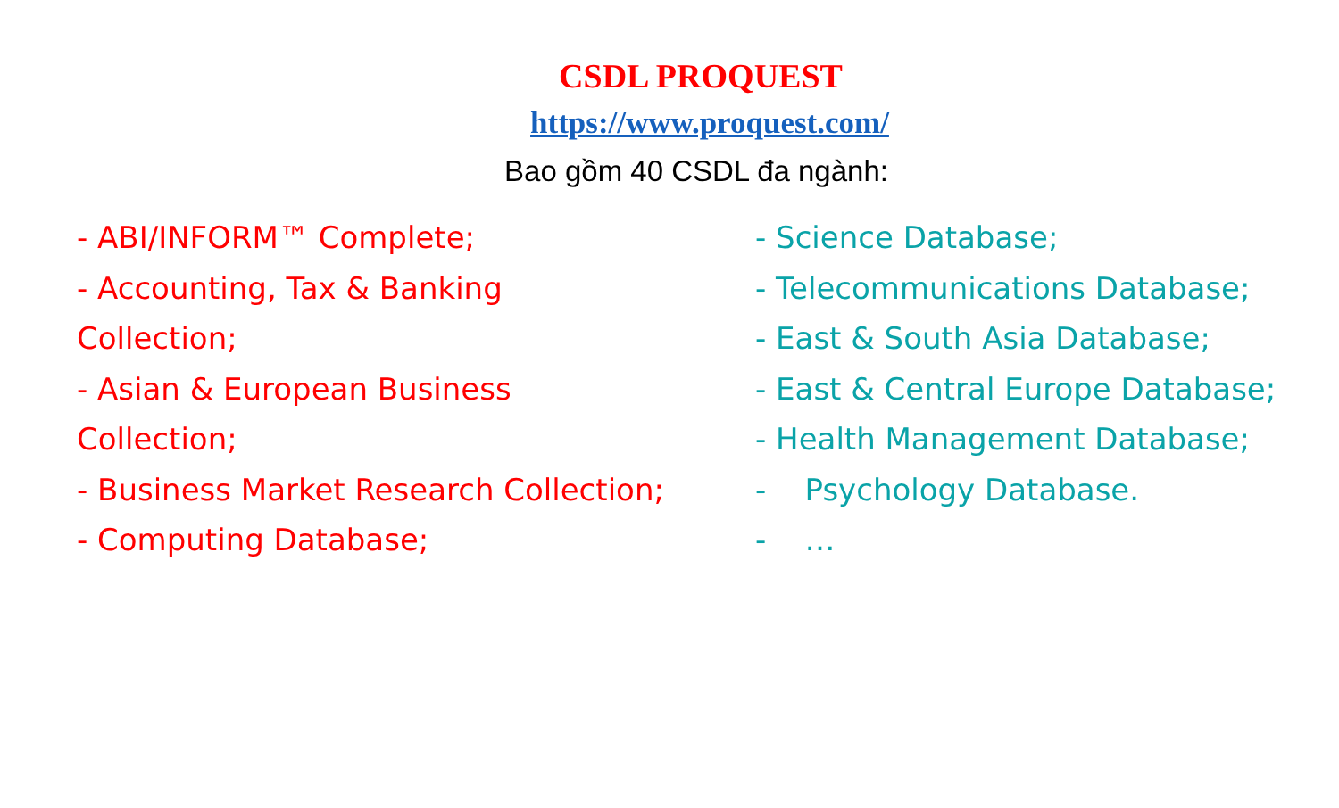CSDL PROQUEST
https://www.proquest.com/
Bao gồm 40 CSDL đa ngành:
- ABI/INFORM™ Complete;
- Accounting, Tax & Banking
Collection;
- Asian & European Business
Collection;
- Business Market Research Collection;
- Computing Database;
- Science Database;
- Telecommunications Database;
- East & South Asia Database;
- East & Central Europe Database;
- Health Management Database;
- Psychology Database.
- …